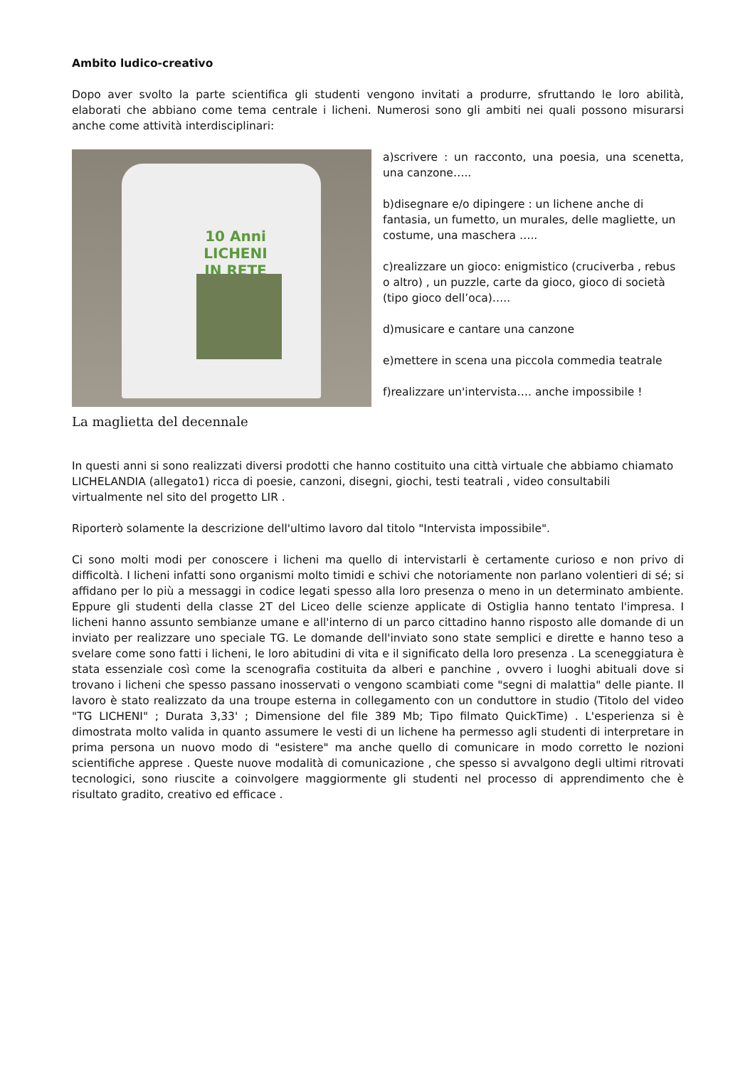Ambito ludico-creativo
Dopo aver svolto la parte scientifica gli studenti vengono invitati a produrre, sfruttando le loro abilità, elaborati che abbiano come tema centrale i licheni. Numerosi sono gli ambiti nei quali possono misurarsi anche come attività interdisciplinari:
10 Anni LICHENI IN RETE
La maglietta del decennale
a)scrivere : un racconto, una poesia, una scenetta, una canzone…..
b)disegnare e/o dipingere : un lichene anche di fantasia, un fumetto, un murales, delle magliette, un costume, una maschera …..
c)realizzare un gioco: enigmistico (cruciverba , rebus o altro) , un puzzle, carte da gioco, gioco di società (tipo gioco dell’oca)…..
d)musicare e cantare una canzone
e)mettere in scena una piccola commedia teatrale
f)realizzare un'intervista…. anche impossibile !
In questi anni si sono realizzati diversi prodotti che hanno costituito una città virtuale che abbiamo chiamato LICHELANDIA (allegato1) ricca di poesie, canzoni, disegni, giochi, testi teatrali , video consultabili virtualmente nel sito del progetto LIR .
Riporterò solamente la descrizione dell'ultimo lavoro dal titolo "Intervista impossibile".
Ci sono molti modi per conoscere i licheni ma quello di intervistarli è certamente curioso e non privo di difficoltà. I licheni infatti sono organismi molto timidi e schivi che notoriamente non parlano volentieri di sé; si affidano per lo più a messaggi in codice legati spesso alla loro presenza o meno in un determinato ambiente. Eppure gli studenti della classe 2T del Liceo delle scienze applicate di Ostiglia hanno tentato l'impresa. I licheni hanno assunto sembianze umane e all'interno di un parco cittadino hanno risposto alle domande di un inviato per realizzare uno speciale TG. Le domande dell'inviato sono state semplici e dirette e hanno teso a svelare come sono fatti i licheni, le loro abitudini di vita e il significato della loro presenza . La sceneggiatura è stata essenziale così come la scenografia costituita da alberi e panchine , ovvero i luoghi abituali dove si trovano i licheni che spesso passano inosservati o vengono scambiati come "segni di malattia" delle piante. Il lavoro è stato realizzato da una troupe esterna in collegamento con un conduttore in studio (Titolo del video "TG LICHENI" ; Durata 3,33' ; Dimensione del file 389 Mb; Tipo filmato QuickTime) . L'esperienza si è dimostrata molto valida in quanto assumere le vesti di un lichene ha permesso agli studenti di interpretare in prima persona un nuovo modo di "esistere" ma anche quello di comunicare in modo corretto le nozioni scientifiche apprese . Queste nuove modalità di comunicazione , che spesso si avvalgono degli ultimi ritrovati tecnologici, sono riuscite a coinvolgere maggiormente gli studenti nel processo di apprendimento che è risultato gradito, creativo ed efficace .